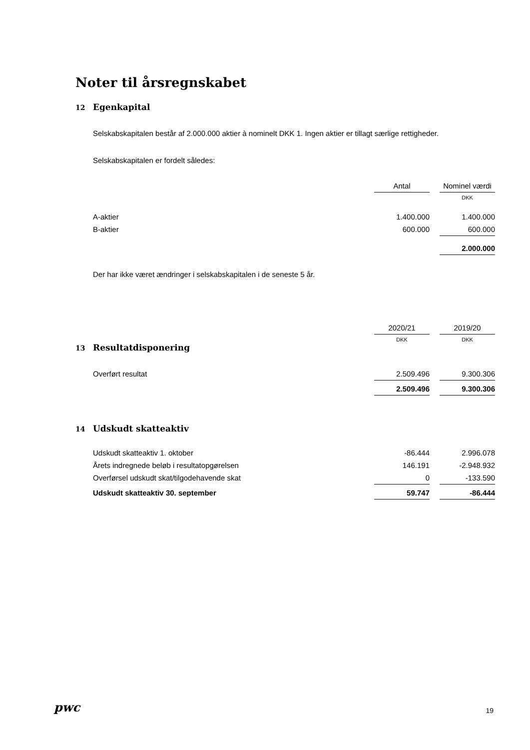Noter til årsregnskabet
12 Egenkapital
Selskabskapitalen består af 2.000.000 aktier à nominelt DKK 1. Ingen aktier er tillagt særlige rettigheder.
Selskabskapitalen er fordelt således:
| | Antal | | Nominel værdi |
| | | | DKK |
| A-aktier | 1.400.000 | | 1.400.000 |
| B-aktier | 600.000 | | 600.000 |
| | | | 2.000.000 |
Der har ikke været ændringer i selskabskapitalen i de seneste 5 år.
| | 2020/21 | | 2019/20 |
| | DKK | | DKK |
13 Resultatdisponering
| Overført resultat | 2.509.496 | | 9.300.306 |
| | 2.509.496 | | 9.300.306 |
14 Udskudt skatteaktiv
| Udskudt skatteaktiv 1. oktober | -86.444 | | 2.996.078 |
| Årets indregnede beløb i resultatopgørelsen | 146.191 | | -2.948.932 |
| Overførsel udskudt skat/tilgodehavende skat | 0 | | -133.590 |
| Udskudt skatteaktiv 30. september | 59.747 | | -86.444 |
pwc 19